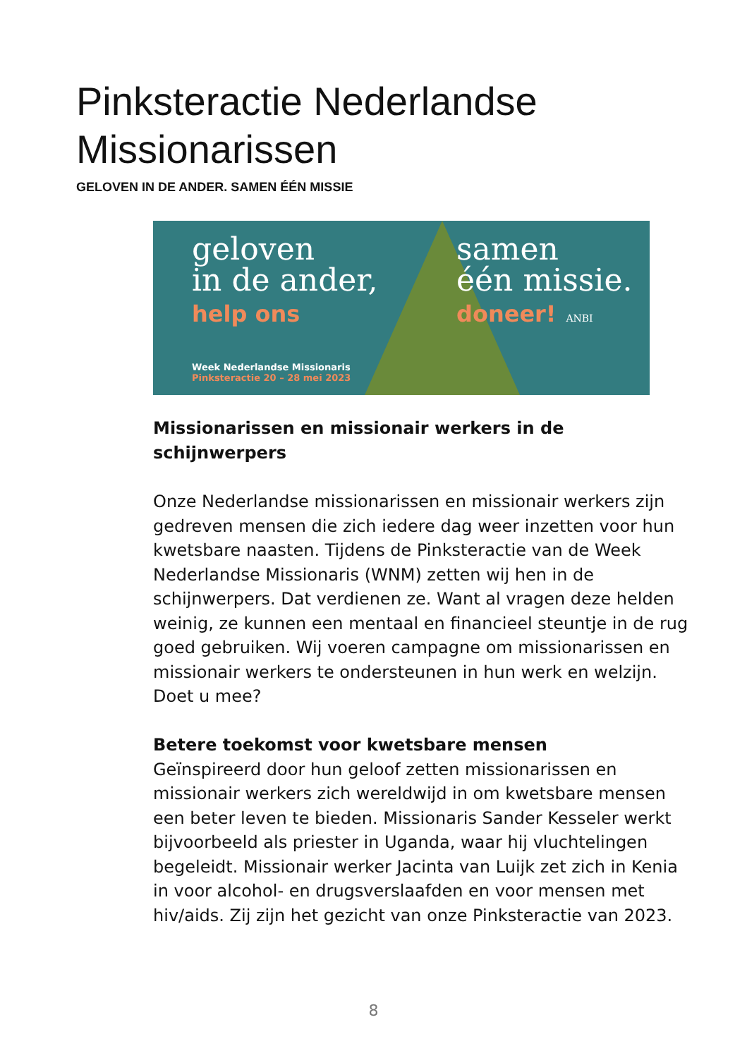Pinksteractie Nederlandse
Missionarissen
GELOVEN IN DE ANDER. SAMEN ÉÉN MISSIE
geloven
in de ander,
help ons
samen
één missie.
doneer! ANBI
Week Nederlandse Missionaris
Pinksteractie 20 – 28 mei 2023
Missionarissen en missionair werkers in de schijnwerpers
Onze Nederlandse missionarissen en missionair werkers zijn gedreven mensen die zich iedere dag weer inzetten voor hun kwetsbare naasten. Tijdens de Pinksteractie van de Week Nederlandse Missionaris (WNM) zetten wij hen in de schijnwerpers. Dat verdienen ze. Want al vragen deze helden weinig, ze kunnen een mentaal en financieel steuntje in de rug goed gebruiken. Wij voeren campagne om missionarissen en missionair werkers te ondersteunen in hun werk en welzijn. Doet u mee?
Betere toekomst voor kwetsbare mensen
Geïnspireerd door hun geloof zetten missionarissen en missionair werkers zich wereldwijd in om kwetsbare mensen een beter leven te bieden. Missionaris Sander Kesseler werkt bijvoorbeeld als priester in Uganda, waar hij vluchtelingen begeleidt. Missionair werker Jacinta van Luijk zet zich in Kenia in voor alcohol- en drugsverslaafden en voor mensen met hiv/aids. Zij zijn het gezicht van onze Pinksteractie van 2023.
8